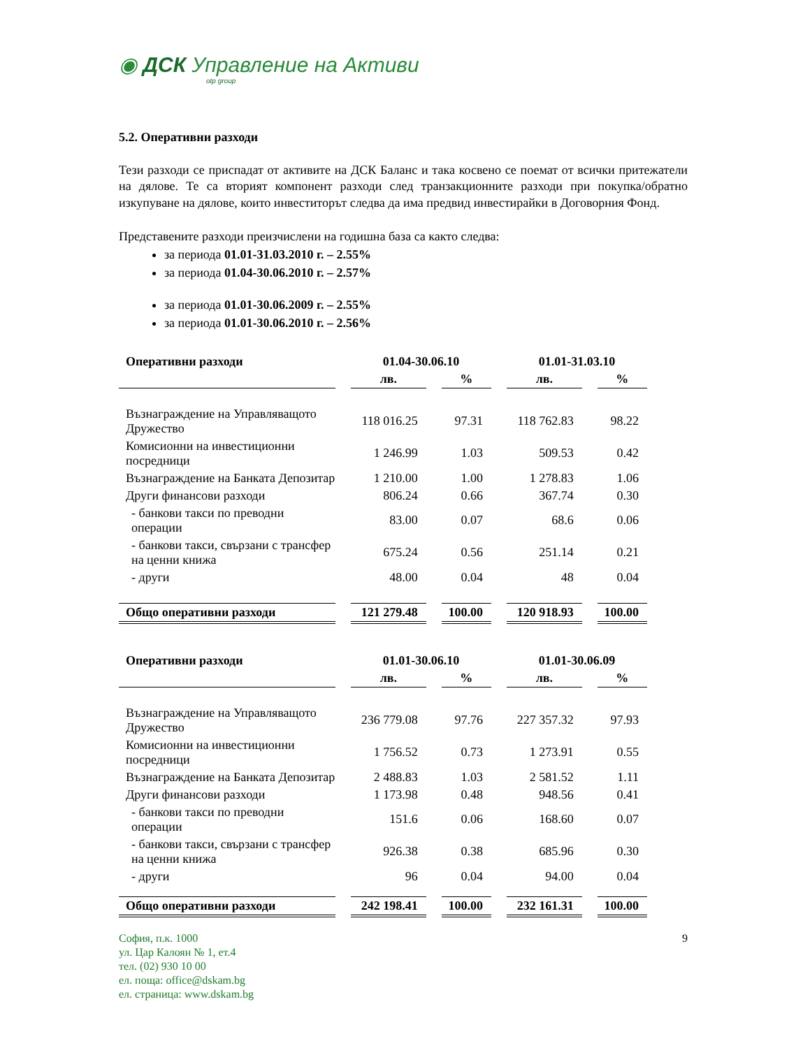◉ ДСК Управление на Активи
otp group
5.2. Оперативни разходи
Тези разходи се приспадат от активите на ДСК Баланс и така косвено се поемат от всички притежатели на дялове. Те са вторият компонент разходи след транзакционните разходи при покупка/обратно изкупуване на дялове, които инвеститорът следва да има предвид инвестирайки в Договорния Фонд.
Представените разходи преизчислени на годишна база са както следва:
за периода 01.01-31.03.2010 г. – 2.55%
за периода 01.04-30.06.2010 г. – 2.57%
за периода 01.01-30.06.2009 г. – 2.55%
за периода 01.01-30.06.2010 г. – 2.56%
| Оперативни разходи | 01.04-30.06.10 | | 01.01-31.03.10 | |
| --- | --- | --- | --- | --- |
| | лв. | % | лв. | % |
| Възнаграждение на Управляващото Дружество | 118 016.25 | 97.31 | 118 762.83 | 98.22 |
| Комисионни на инвестиционни посредници | 1 246.99 | 1.03 | 509.53 | 0.42 |
| Възнаграждение на Банката Депозитар | 1 210.00 | 1.00 | 1 278.83 | 1.06 |
| Други финансови разходи | 806.24 | 0.66 | 367.74 | 0.30 |
| - банкови такси по преводни операции | 83.00 | 0.07 | 68.6 | 0.06 |
| - банкови такси, свързани с трансфер на ценни книжа | 675.24 | 0.56 | 251.14 | 0.21 |
| - други | 48.00 | 0.04 | 48 | 0.04 |
| Общо оперативни разходи | 121 279.48 | 100.00 | 120 918.93 | 100.00 |
| Оперативни разходи | 01.01-30.06.10 | | 01.01-30.06.09 | |
| --- | --- | --- | --- | --- |
| | лв. | % | лв. | % |
| Възнаграждение на Управляващото Дружество | 236 779.08 | 97.76 | 227 357.32 | 97.93 |
| Комисионни на инвестиционни посредници | 1 756.52 | 0.73 | 1 273.91 | 0.55 |
| Възнаграждение на Банката Депозитар | 2 488.83 | 1.03 | 2 581.52 | 1.11 |
| Други финансови разходи | 1 173.98 | 0.48 | 948.56 | 0.41 |
| - банкови такси по преводни операции | 151.6 | 0.06 | 168.60 | 0.07 |
| - банкови такси, свързани с трансфер на ценни книжа | 926.38 | 0.38 | 685.96 | 0.30 |
| - други | 96 | 0.04 | 94.00 | 0.04 |
| Общо оперативни разходи | 242 198.41 | 100.00 | 232 161.31 | 100.00 |
София, п.к. 1000
ул. Цар Калоян № 1, ет.4
тел. (02) 930 10 00
ел. поща: office@dskam.bg
ел. страница: www.dskam.bg
9